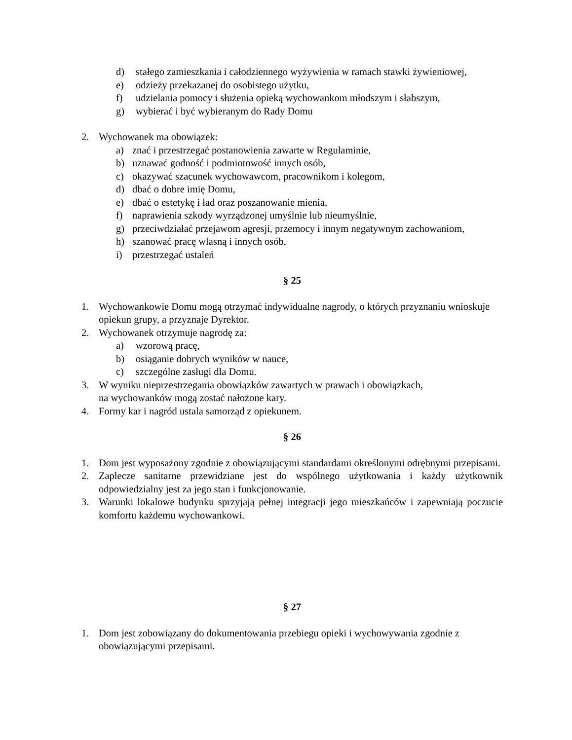d) stałego zamieszkania i całodziennego wyżywienia w ramach stawki żywieniowej,
e) odzieży przekazanej do osobistego użytku,
f) udzielania pomocy i służenia opieką wychowankom młodszym i słabszym,
g) wybierać i być wybieranym do Rady Domu
2. Wychowanek ma obowiązek:
a) znać i przestrzegać postanowienia zawarte w Regulaminie,
b) uznawać godność i podmiotowość innych osób,
c) okazywać szacunek wychowawcom, pracownikom i kolegom,
d) dbać o dobre imię Domu,
e) dbać o estetykę i ład oraz poszanowanie mienia,
f) naprawienia szkody wyrządzonej umyślnie lub nieumyślnie,
g) przeciwdziałać przejawom agresji, przemocy i innym negatywnym zachowaniom,
h) szanować pracę własną i innych osób,
i) przestrzegać ustaleń
§ 25
1. Wychowankowie Domu mogą otrzymać indywidualne nagrody, o których przyznaniu wnioskuje opiekun grupy, a przyznaje Dyrektor.
2. Wychowanek otrzymuje nagrodę za:
a) wzorową pracę,
b) osiąganie dobrych wyników w nauce,
c) szczególne zasługi dla Domu.
3. W wyniku nieprzestrzegania obowiązków zawartych w prawach i obowiązkach,
na wychowanków mogą zostać nałożone kary.
4. Formy kar i nagród ustala samorząd z opiekunem.
§ 26
1. Dom jest wyposażony zgodnie z obowiązującymi standardami określonymi odrębnymi przepisami.
2. Zaplecze sanitarne przewidziane jest do wspólnego użytkowania i każdy użytkownik odpowiedzialny jest za jego stan i funkcjonowanie.
3. Warunki lokalowe budynku sprzyjają pełnej integracji jego mieszkańców i zapewniają poczucie komfortu każdemu wychowankowi.
§ 27
1. Dom jest zobowiązany do dokumentowania przebiegu opieki i wychowywania zgodnie z obowiązującymi przepisami.